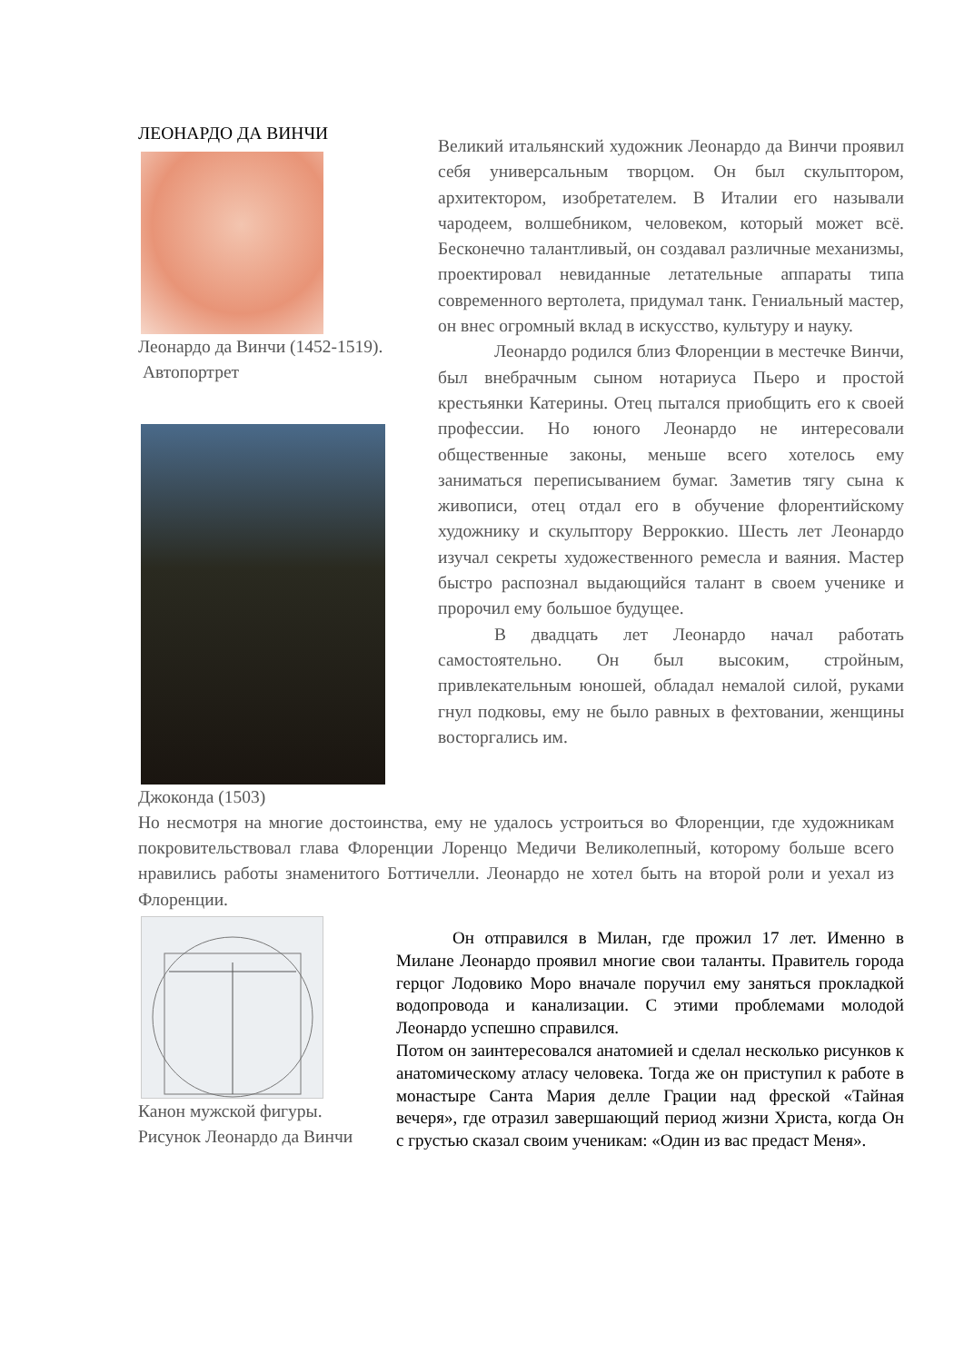ЛЕОНАРДО ДА ВИНЧИ
Леонардо да Винчи (1452-1519).
Автопортрет
Джоконда (1503)
Великий итальянский художник Леонардо да Винчи проявил себя универсальным творцом. Он был скульптором, архитектором, изобретателем. В Италии его называли чародеем, волшебником, человеком, который может всё. Бесконечно талантливый, он создавал различные механизмы, проектировал невиданные летательные аппараты типа современного вертолета, придумал танк. Гениальный мастер, он внес огромный вклад в искусство, культуру и науку.
Леонардо родился близ Флоренции в местечке Винчи, был внебрачным сыном нотариуса Пьеро и простой крестьянки Катерины. Отец пытался приобщить его к своей профессии. Но юного Леонардо не интересовали общественные законы, меньше всего хотелось ему заниматься переписыванием бумаг. Заметив тягу сына к живописи, отец отдал его в обучение флорентийскому художнику и скульптору Верроккио. Шесть лет Леонардо изучал секреты художественного ремесла и ваяния. Мастер быстро распознал выдающийся талант в своем ученике и пророчил ему большое будущее.
В двадцать лет Леонардо начал работать самостоятельно. Он был высоким, стройным, привлекательным юношей, обладал немалой силой, руками гнул подковы, ему не было равных в фехтовании, женщины восторгались им.
Но несмотря на многие достоинства, ему не удалось устроиться во Флоренции, где художникам покровительствовал глава Флоренции Лоренцо Медичи Великолепный, которому больше всего нравились работы знаменитого Боттичелли. Леонардо не хотел быть на второй роли и уехал из Флоренции.
Канон мужской фигуры.
Рисунок Леонардо да Винчи
Он отправился в Милан, где прожил 17 лет. Именно в Милане Леонардо проявил многие свои таланты. Правитель города герцог Лодовико Моро вначале поручил ему заняться прокладкой водопровода и канализации. С этими проблемами молодой Леонардо успешно справился.
Потом он заинтересовался анатомией и сделал несколько рисунков к анатомическому атласу человека. Тогда же он приступил к работе в монастыре Санта Мария делле Грации над фреской «Тайная вечеря», где отразил завершающий период жизни Христа, когда Он с грустью сказал своим ученикам: «Один из вас предаст Меня».